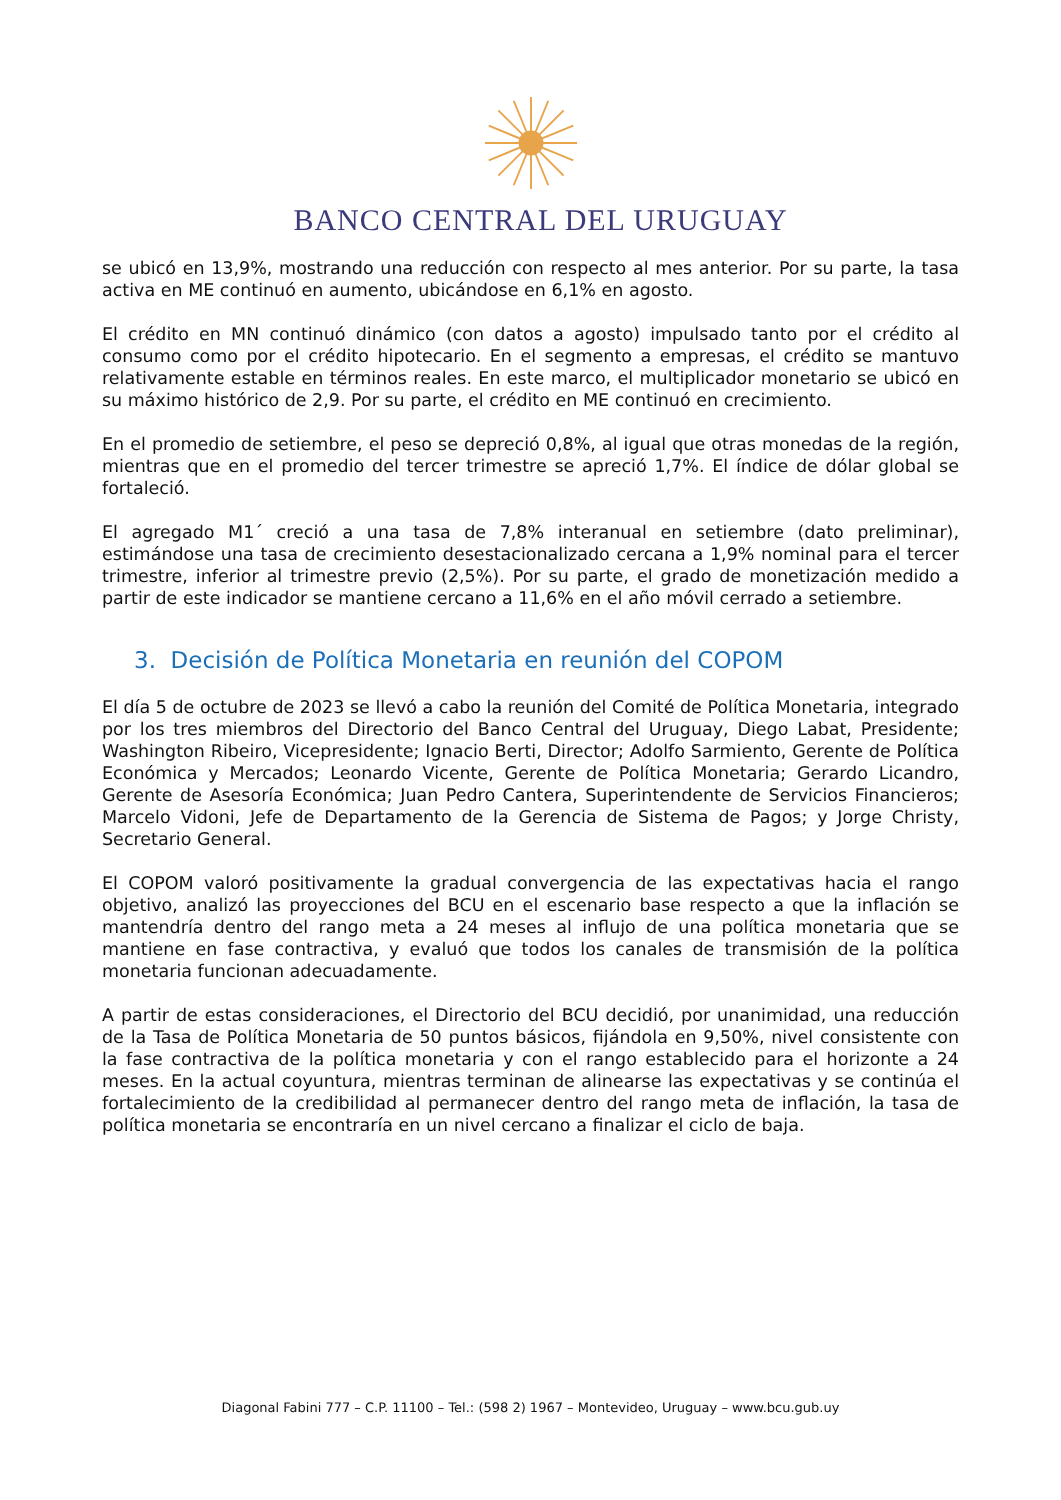BANCO CENTRAL DEL URUGUAY
se ubicó en 13,9%, mostrando una reducción con respecto al mes anterior. Por su parte, la tasa activa en ME continuó en aumento, ubicándose en 6,1% en agosto.
El crédito en MN continuó dinámico (con datos a agosto) impulsado tanto por el crédito al consumo como por el crédito hipotecario. En el segmento a empresas, el crédito se mantuvo relativamente estable en términos reales. En este marco, el multiplicador monetario se ubicó en su máximo histórico de 2,9. Por su parte, el crédito en ME continuó en crecimiento.
En el promedio de setiembre, el peso se depreció 0,8%, al igual que otras monedas de la región, mientras que en el promedio del tercer trimestre se apreció 1,7%. El índice de dólar global se fortaleció.
El agregado M1´ creció a una tasa de 7,8% interanual en setiembre (dato preliminar), estimándose una tasa de crecimiento desestacionalizado cercana a 1,9% nominal para el tercer trimestre, inferior al trimestre previo (2,5%). Por su parte, el grado de monetización medido a partir de este indicador se mantiene cercano a 11,6% en el año móvil cerrado a setiembre.
3. Decisión de Política Monetaria en reunión del COPOM
El día 5 de octubre de 2023 se llevó a cabo la reunión del Comité de Política Monetaria, integrado por los tres miembros del Directorio del Banco Central del Uruguay, Diego Labat, Presidente; Washington Ribeiro, Vicepresidente; Ignacio Berti, Director; Adolfo Sarmiento, Gerente de Política Económica y Mercados; Leonardo Vicente, Gerente de Política Monetaria; Gerardo Licandro, Gerente de Asesoría Económica; Juan Pedro Cantera, Superintendente de Servicios Financieros; Marcelo Vidoni, Jefe de Departamento de la Gerencia de Sistema de Pagos; y Jorge Christy, Secretario General.
El COPOM valoró positivamente la gradual convergencia de las expectativas hacia el rango objetivo, analizó las proyecciones del BCU en el escenario base respecto a que la inflación se mantendría dentro del rango meta a 24 meses al influjo de una política monetaria que se mantiene en fase contractiva, y evaluó que todos los canales de transmisión de la política monetaria funcionan adecuadamente.
A partir de estas consideraciones, el Directorio del BCU decidió, por unanimidad, una reducción de la Tasa de Política Monetaria de 50 puntos básicos, fijándola en 9,50%, nivel consistente con la fase contractiva de la política monetaria y con el rango establecido para el horizonte a 24 meses. En la actual coyuntura, mientras terminan de alinearse las expectativas y se continúa el fortalecimiento de la credibilidad al permanecer dentro del rango meta de inflación, la tasa de política monetaria se encontraría en un nivel cercano a finalizar el ciclo de baja.
Diagonal Fabini 777 – C.P. 11100 – Tel.: (598 2) 1967 – Montevideo, Uruguay – www.bcu.gub.uy